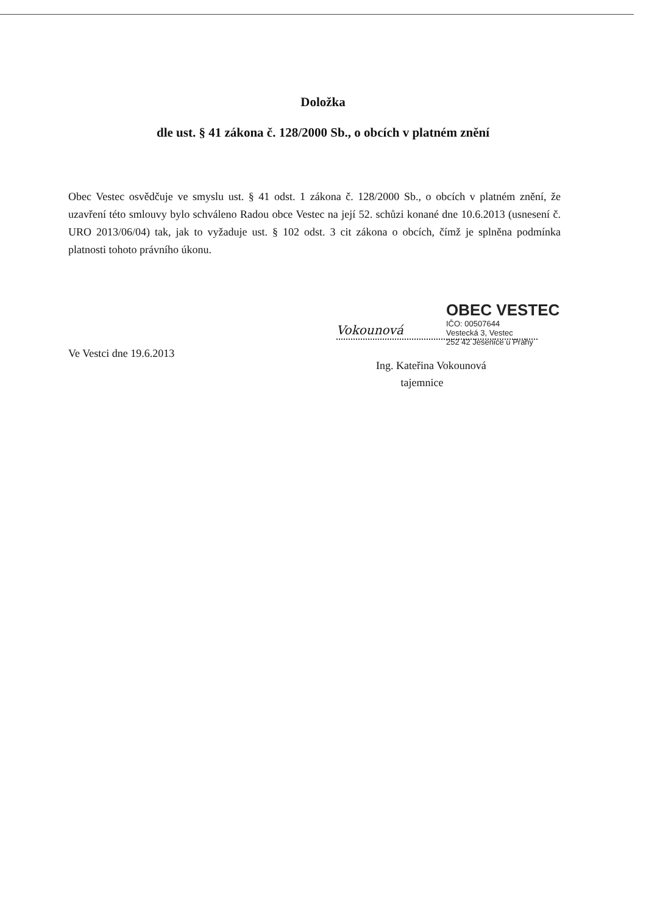Doložka
dle ust. § 41 zákona č. 128/2000 Sb., o obcích v platném znění
Obec Vestec osvědčuje ve smyslu ust. § 41 odst. 1 zákona č. 128/2000 Sb., o obcích v platném znění, že uzavření této smlouvy bylo schváleno Radou obce Vestec na její 52. schůzi konané dne 10.6.2013 (usnesení č. URO 2013/06/04) tak, jak to vyžaduje ust. § 102 odst. 3 cit zákona o obcích, čímž je splněna podmínka platnosti tohoto právního úkonu.
Ve Vestci dne 19.6.2013
OBEC VESTEC
IČO: 00507644
Vestecká 3, Vestec
252 42 Jesenice u Prahy
Vokounová
Ing. Kateřina Vokounová
tajemnice